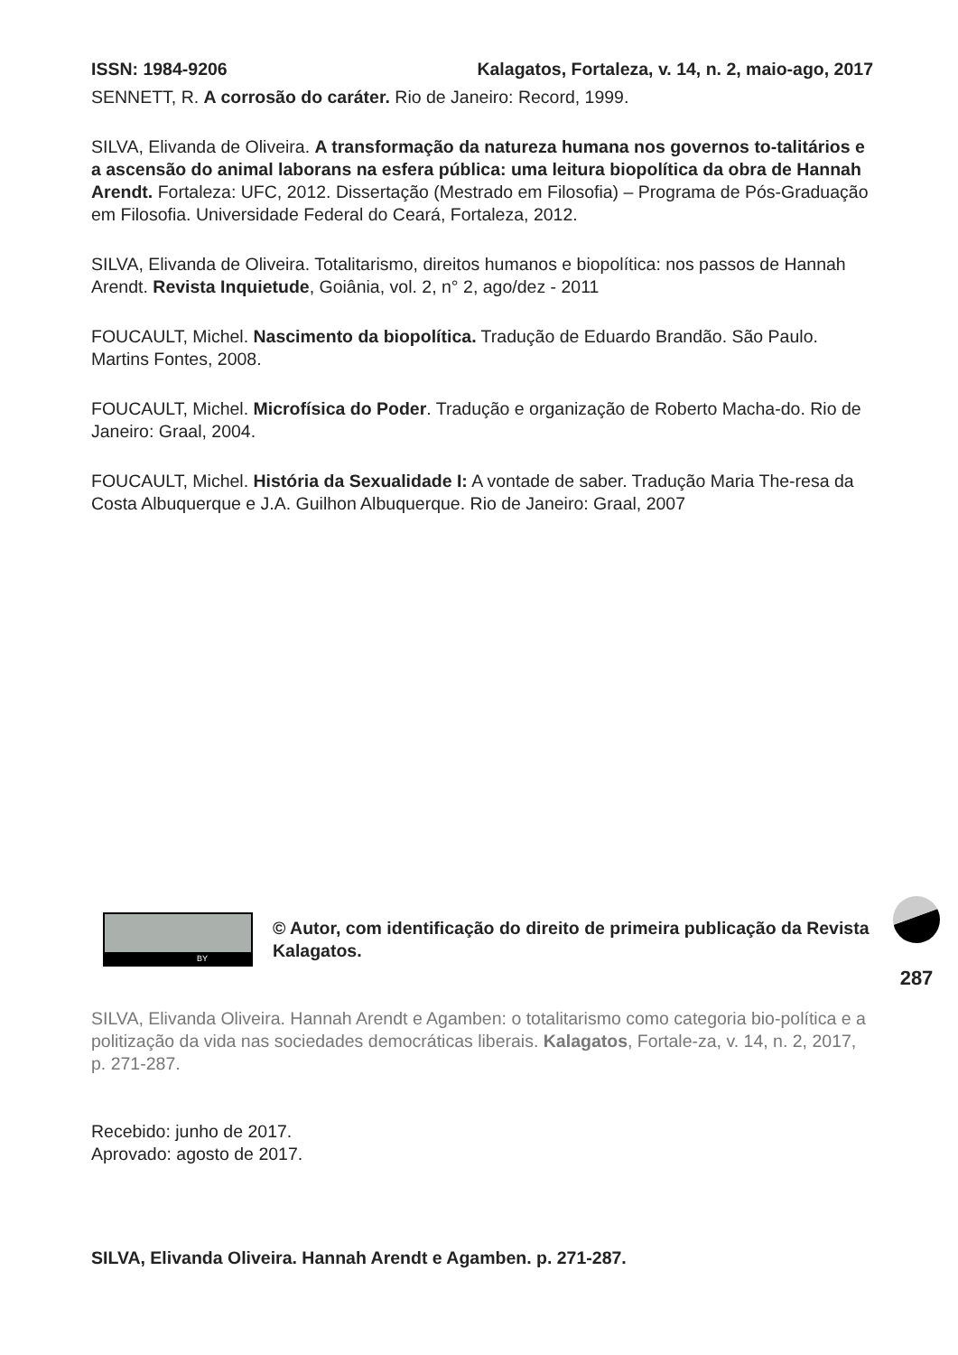ISSN: 1984-9206 Kalagatos, Fortaleza, v. 14, n. 2, maio-ago, 2017
SENNETT, R. A corrosão do caráter. Rio de Janeiro: Record, 1999.
SILVA, Elivanda de Oliveira. A transformação da natureza humana nos governos to-talitários e a ascensão do animal laborans na esfera pública: uma leitura biopolítica da obra de Hannah Arendt. Fortaleza: UFC, 2012. Dissertação (Mestrado em Filosofia) – Programa de Pós-Graduação em Filosofia. Universidade Federal do Ceará, Fortaleza, 2012.
SILVA, Elivanda de Oliveira. Totalitarismo, direitos humanos e biopolítica: nos passos de Hannah Arendt. Revista Inquietude, Goiânia, vol. 2, n° 2, ago/dez - 2011
FOUCAULT, Michel. Nascimento da biopolítica. Tradução de Eduardo Brandão. São Paulo. Martins Fontes, 2008.
FOUCAULT, Michel. Microfísica do Poder. Tradução e organização de Roberto Macha-do. Rio de Janeiro: Graal, 2004.
FOUCAULT, Michel. História da Sexualidade I: A vontade de saber. Tradução Maria The-resa da Costa Albuquerque e J.A. Guilhon Albuquerque. Rio de Janeiro: Graal, 2007
BY
© Autor, com identificação do direito de primeira publicação da Revista Kalagatos.
SILVA, Elivanda Oliveira. Hannah Arendt e Agamben: o totalitarismo como categoria bio-política e a politização da vida nas sociedades democráticas liberais. Kalagatos, Fortale-za, v. 14, n. 2, 2017, p. 271-287.
Recebido: junho de 2017.
Aprovado: agosto de 2017.
SILVA, Elivanda Oliveira. Hannah Arendt e Agamben. p. 271-287.
287